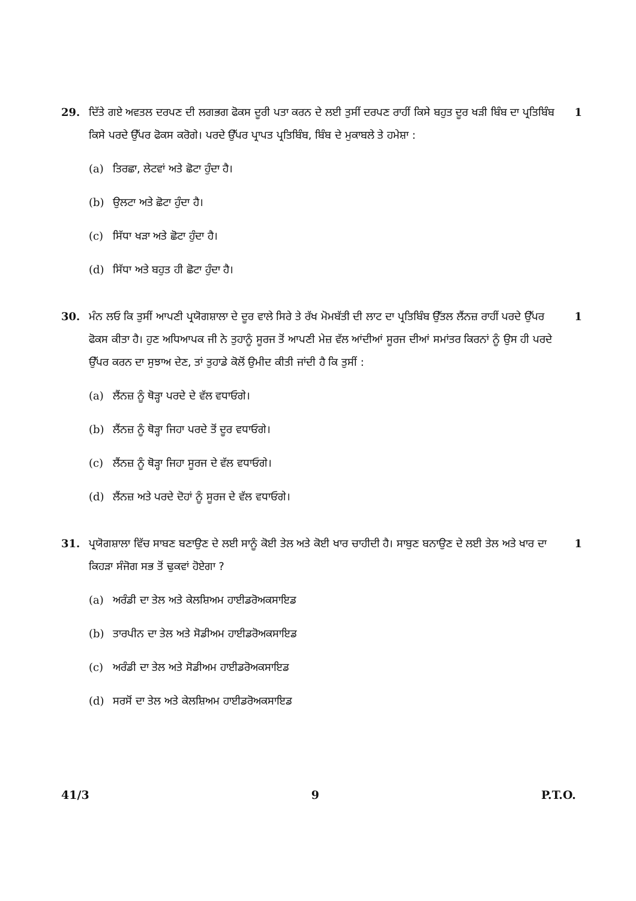29. ਦਿੱਤੇ ਗਏ ਅਵਤਲ ਦਰਪਣ ਦੀ ਲਗਭਗ ਫੋਕਸ ਦੂਰੀ ਪਤਾ ਕਰਨ ਦੇ ਲਈ ਤੁਸੀਂ ਦਰਪਣ ਰਾਹੀਂ ਕਿਸੇ ਬਹੁਤ ਦੂਰ ਖੜੀ ਬਿੰਬ ਦਾ ਪ੍ਰਤਿਬਿੰਬ ਕਿਸੇ ਪਰਦੇ ਉੱਪਰ ਫੋਕਸ ਕਰੋਗੇ। ਪਰਦੇ ਉੱਪਰ ਪ੍ਰਾਪਤ ਪ੍ਰਤਿਬਿੰਬ, ਬਿੰਬ ਦੇ ਮੁਕਾਬਲੇ ਤੇ ਹਮੇਸ਼ਾ :
(a) ਤਿਰਛਾ, ਲੇਟਵਾਂ ਅਤੇ ਛੋਟਾ ਹੁੰਦਾ ਹੈ।
(b) ਉਲਟਾ ਅਤੇ ਛੋਟਾ ਹੁੰਦਾ ਹੈ।
(c) ਸਿੱਧਾ ਖੜਾ ਅਤੇ ਛੋਟਾ ਹੁੰਦਾ ਹੈ।
(d) ਸਿੱਧਾ ਅਤੇ ਬਹੁਤ ਹੀ ਛੋਟਾ ਹੁੰਦਾ ਹੈ।
1
30. ਮੰਨ ਲਓ ਕਿ ਤੁਸੀਂ ਆਪਣੀ ਪ੍ਰਯੋਗਸ਼ਾਲਾ ਦੇ ਦੂਰ ਵਾਲੇ ਸਿਰੇ ਤੇ ਰੱਖ ਮੋਮਬੱਤੀ ਦੀ ਲਾਟ ਦਾ ਪ੍ਰਤਿਬਿੰਬ ਉੱਤਲ ਲੈਂਨਜ਼ ਰਾਹੀਂ ਪਰਦੇ ਉੱਪਰ ਫੋਕਸ ਕੀਤਾ ਹੈ। ਹੁਣ ਅਧਿਆਪਕ ਜੀ ਨੇ ਤੁਹਾਨੂੰ ਸੂਰਜ ਤੋਂ ਆਪਣੀ ਮੇਜ਼ ਵੱਲ ਆਂਦੀਆਂ ਸੂਰਜ ਦੀਆਂ ਸਮਾਂਤਰ ਕਿਰਨਾਂ ਨੂੰ ਉਸ ਹੀ ਪਰਦੇ ਉੱਪਰ ਕਰਨ ਦਾ ਸੁਝਾਅ ਦੇਣ, ਤਾਂ ਤੁਹਾਡੇ ਕੋਲੋਂ ਉਮੀਦ ਕੀਤੀ ਜਾਂਦੀ ਹੈ ਕਿ ਤੁਸੀਂ :
(a) ਲੈਂਨਜ਼ ਨੂੰ ਥੋੜ੍ਹਾ ਪਰਦੇ ਦੇ ਵੱਲ ਵਧਾਓਗੇ।
(b) ਲੈਂਨਜ਼ ਨੂੰ ਥੋੜ੍ਹਾ ਜਿਹਾ ਪਰਦੇ ਤੋਂ ਦੂਰ ਵਧਾਓਗੇ।
(c) ਲੈਂਨਜ਼ ਨੂੰ ਥੋੜ੍ਹਾ ਜਿਹਾ ਸੂਰਜ ਦੇ ਵੱਲ ਵਧਾਓਗੇ।
(d) ਲੈਂਨਜ਼ ਅਤੇ ਪਰਦੇ ਦੋਹਾਂ ਨੂੰ ਸੂਰਜ ਦੇ ਵੱਲ ਵਧਾਓਗੇ।
1
31. ਪ੍ਰਯੋਗਸ਼ਾਲਾ ਵਿੱਚ ਸਾਬਣ ਬਣਾਉਣ ਦੇ ਲਈ ਸਾਨੂੰ ਕੋਈ ਤੇਲ ਅਤੇ ਕੋਈ ਖਾਰ ਚਾਹੀਦੀ ਹੈ। ਸਾਬੁਣ ਬਨਾਉਣ ਦੇ ਲਈ ਤੇਲ ਅਤੇ ਖਾਰ ਦਾ ਕਿਹੜਾ ਸੰਜੋਗ ਸਭ ਤੋਂ ਢੁਕਵਾਂ ਹੋਏਗਾ ?
(a) ਅਰੰਡੀ ਦਾ ਤੇਲ ਅਤੇ ਕੇਲਸ਼ਿਅਮ ਹਾਈਡਰੋਅਕਸਾਇਡ
(b) ਤਾਰਪੀਨ ਦਾ ਤੇਲ ਅਤੇ ਸੋਡੀਅਮ ਹਾਈਡਰੋਅਕਸਾਇਡ
(c) ਅਰੰਡੀ ਦਾ ਤੇਲ ਅਤੇ ਸੋਡੀਅਮ ਹਾਈਡਰੋਅਕਸਾਇਡ
(d) ਸਰਸੋਂ ਦਾ ਤੇਲ ਅਤੇ ਕੇਲਸ਼ਿਅਮ ਹਾਈਡਰੋਅਕਸਾਇਡ
1
41/3 9 P.T.O.